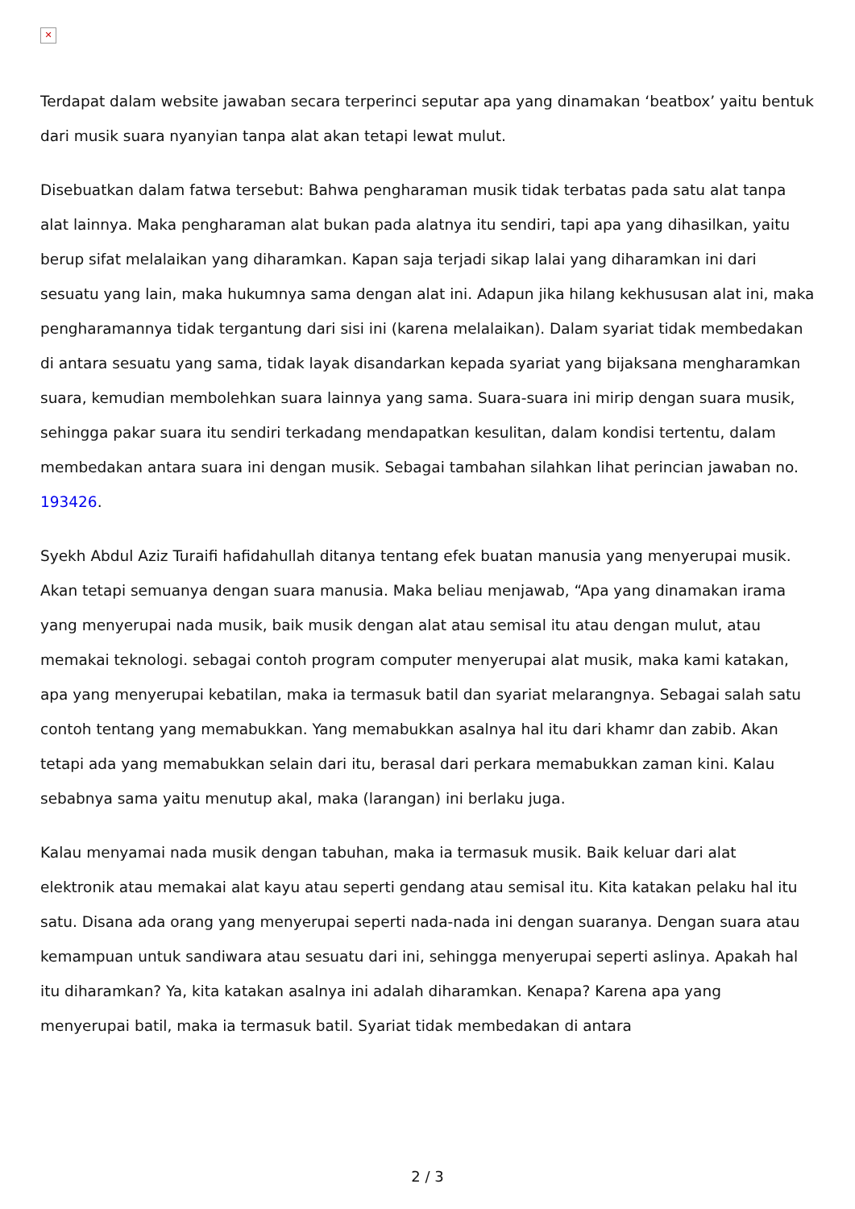✕
Terdapat dalam website jawaban secara terperinci seputar apa yang dinamakan ‘beatbox’ yaitu bentuk dari musik suara nyanyian tanpa alat akan tetapi lewat mulut.
Disebuatkan dalam fatwa tersebut: Bahwa pengharaman musik tidak terbatas pada satu alat tanpa alat lainnya. Maka pengharaman alat bukan pada alatnya itu sendiri, tapi apa yang dihasilkan, yaitu berup sifat melalaikan yang diharamkan. Kapan saja terjadi sikap lalai yang diharamkan ini dari sesuatu yang lain, maka hukumnya sama dengan alat ini. Adapun jika hilang kekhususan alat ini, maka pengharamannya tidak tergantung dari sisi ini (karena melalaikan). Dalam syariat tidak membedakan di antara sesuatu yang sama, tidak layak disandarkan kepada syariat yang bijaksana mengharamkan suara, kemudian membolehkan suara lainnya yang sama. Suara-suara ini mirip dengan suara musik, sehingga pakar suara itu sendiri terkadang mendapatkan kesulitan, dalam kondisi tertentu, dalam membedakan antara suara ini dengan musik. Sebagai tambahan silahkan lihat perincian jawaban no. 193426.
Syekh Abdul Aziz Turaifi hafidahullah ditanya tentang efek buatan manusia yang menyerupai musik. Akan tetapi semuanya dengan suara manusia. Maka beliau menjawab, “Apa yang dinamakan irama yang menyerupai nada musik, baik musik dengan alat atau semisal itu atau dengan mulut, atau memakai teknologi. sebagai contoh program computer menyerupai alat musik, maka kami katakan, apa yang menyerupai kebatilan, maka ia termasuk batil dan syariat melarangnya. Sebagai salah satu contoh tentang yang memabukkan. Yang memabukkan asalnya hal itu dari khamr dan zabib. Akan tetapi ada yang memabukkan selain dari itu, berasal dari perkara memabukkan zaman kini. Kalau sebabnya sama yaitu menutup akal, maka (larangan) ini berlaku juga.
Kalau menyamai nada musik dengan tabuhan, maka ia termasuk musik. Baik keluar dari alat elektronik atau memakai alat kayu atau seperti gendang atau semisal itu. Kita katakan pelaku hal itu satu. Disana ada orang yang menyerupai seperti nada-nada ini dengan suaranya. Dengan suara atau kemampuan untuk sandiwara atau sesuatu dari ini, sehingga menyerupai seperti aslinya. Apakah hal itu diharamkan? Ya, kita katakan asalnya ini adalah diharamkan. Kenapa? Karena apa yang menyerupai batil, maka ia termasuk batil. Syariat tidak membedakan di antara
2 / 3